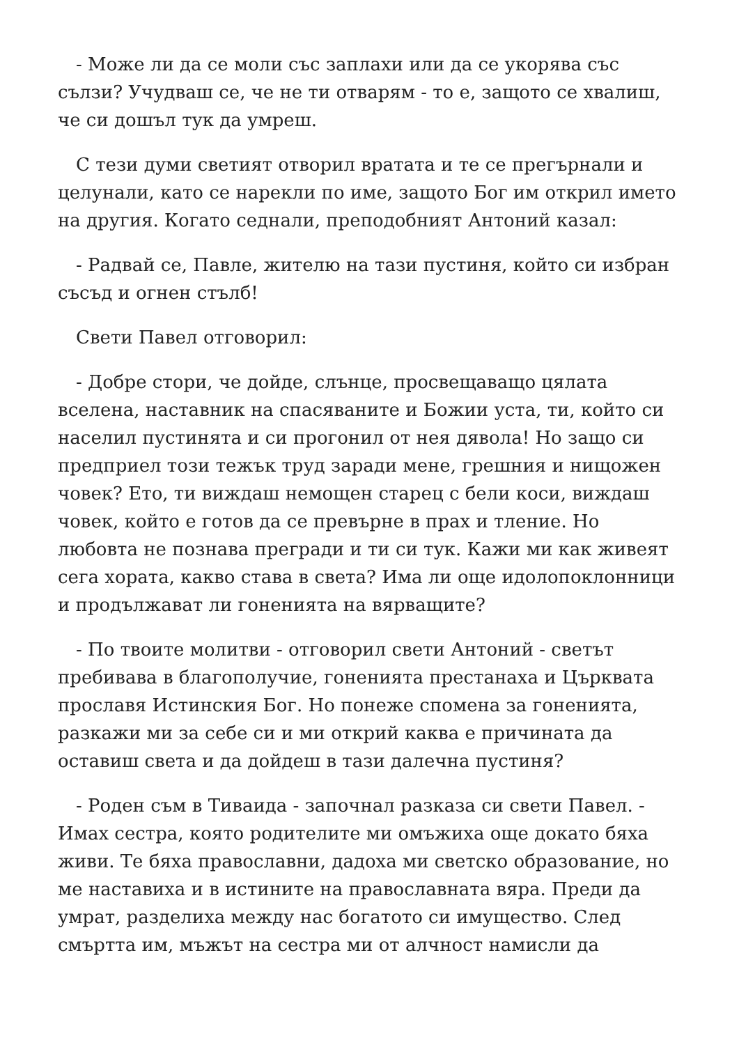- Може ли да се моли със заплахи или да се укорява със сълзи? Учудваш се, че не ти отварям - то е, защото се хвалиш, че си дошъл тук да умреш.
С тези думи светият отворил вратата и те се прегърнали и целунали, като се нарекли по име, защото Бог им открил името на другия. Когато седнали, преподобният Антоний казал:
- Радвай се, Павле, жителю на тази пустиня, който си избран съсъд и огнен стълб!
Свети Павел отговорил:
- Добре стори, че дойде, слънце, просвещаващо цялата вселена, наставник на спасяваните и Божии уста, ти, който си населил пустинята и си прогонил от нея дявола! Но защо си предприел този тежък труд заради мене, грешния и нищожен човек? Ето, ти виждаш немощен старец с бели коси, виждаш човек, който е готов да се превърне в прах и тление. Но любовта не познава прегради и ти си тук. Кажи ми как живеят сега хората, какво става в света? Има ли още идолопоклонници и продължават ли гоненията на вярващите?
- По твоите молитви - отговорил свети Антоний - светът пребивава в благополучие, гоненията престанаха и Църквата прославя Истинския Бог. Но понеже спомена за гоненията, разкажи ми за себе си и ми открий каква е причината да оставиш света и да дойдеш в тази далечна пустиня?
- Роден съм в Тиваида - започнал разказа си свети Павел. - Имах сестра, която родителите ми омъжиха още докато бяха живи. Те бяха православни, дадоха ми светско образование, но ме наставиха и в истините на православната вяра. Преди да умрат, разделиха между нас богатото си имущество. След смъртта им, мъжът на сестра ми от алчност намисли да